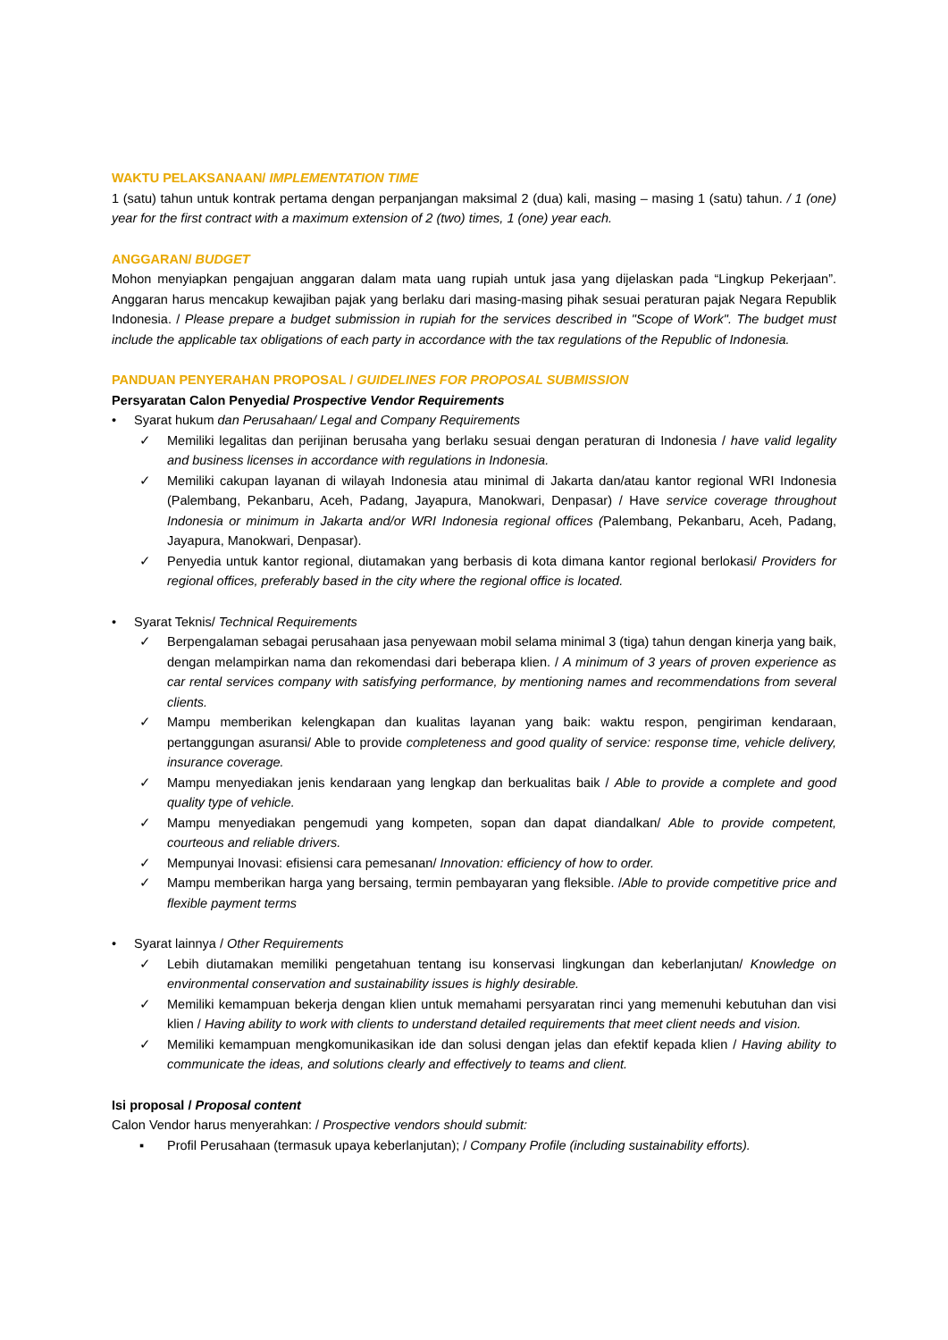WAKTU PELAKSANAAN/ IMPLEMENTATION TIME
1 (satu) tahun untuk kontrak pertama dengan perpanjangan maksimal 2 (dua) kali, masing – masing 1 (satu) tahun. / 1 (one) year for the first contract with a maximum extension of 2 (two) times, 1 (one) year each.
ANGGARAN/ BUDGET
Mohon menyiapkan pengajuan anggaran dalam mata uang rupiah untuk jasa yang dijelaskan pada “Lingkup Pekerjaan”. Anggaran harus mencakup kewajiban pajak yang berlaku dari masing-masing pihak sesuai peraturan pajak Negara Republik Indonesia. / Please prepare a budget submission in rupiah for the services described in "Scope of Work". The budget must include the applicable tax obligations of each party in accordance with the tax regulations of the Republic of Indonesia.
PANDUAN PENYERAHAN PROPOSAL / GUIDELINES FOR PROPOSAL SUBMISSION
Persyaratan Calon Penyedia/ Prospective Vendor Requirements
• Syarat hukum dan Perusahaan/ Legal and Company Requirements
✓ Memiliki legalitas dan perijinan berusaha yang berlaku sesuai dengan peraturan di Indonesia / have valid legality and business licenses in accordance with regulations in Indonesia.
✓ Memiliki cakupan layanan di wilayah Indonesia atau minimal di Jakarta dan/atau kantor regional WRI Indonesia (Palembang, Pekanbaru, Aceh, Padang, Jayapura, Manokwari, Denpasar) / Have service coverage throughout Indonesia or minimum in Jakarta and/or WRI Indonesia regional offices (Palembang, Pekanbaru, Aceh, Padang, Jayapura, Manokwari, Denpasar).
✓ Penyedia untuk kantor regional, diutamakan yang berbasis di kota dimana kantor regional berlokasi/ Providers for regional offices, preferably based in the city where the regional office is located.
• Syarat Teknis/ Technical Requirements
✓ Berpengalaman sebagai perusahaan jasa penyewaan mobil selama minimal 3 (tiga) tahun dengan kinerja yang baik, dengan melampirkan nama dan rekomendasi dari beberapa klien. / A minimum of 3 years of proven experience as car rental services company with satisfying performance, by mentioning names and recommendations from several clients.
✓ Mampu memberikan kelengkapan dan kualitas layanan yang baik: waktu respon, pengiriman kendaraan, pertanggungan asuransi/ Able to provide completeness and good quality of service: response time, vehicle delivery, insurance coverage.
✓ Mampu menyediakan jenis kendaraan yang lengkap dan berkualitas baik / Able to provide a complete and good quality type of vehicle.
✓ Mampu menyediakan pengemudi yang kompeten, sopan dan dapat diandalkan/ Able to provide competent, courteous and reliable drivers.
✓ Mempunyai Inovasi: efisiensi cara pemesanan/ Innovation: efficiency of how to order.
✓ Mampu memberikan harga yang bersaing, termin pembayaran yang fleksible. /Able to provide competitive price and flexible payment terms
• Syarat lainnya / Other Requirements
✓ Lebih diutamakan memiliki pengetahuan tentang isu konservasi lingkungan dan keberlanjutan/ Knowledge on environmental conservation and sustainability issues is highly desirable.
✓ Memiliki kemampuan bekerja dengan klien untuk memahami persyaratan rinci yang memenuhi kebutuhan dan visi klien / Having ability to work with clients to understand detailed requirements that meet client needs and vision.
✓ Memiliki kemampuan mengkomunikasikan ide dan solusi dengan jelas dan efektif kepada klien / Having ability to communicate the ideas, and solutions clearly and effectively to teams and client.
Isi proposal / Proposal content
Calon Vendor harus menyerahkan: / Prospective vendors should submit:
▪ Profil Perusahaan (termasuk upaya keberlanjutan); / Company Profile (including sustainability efforts).